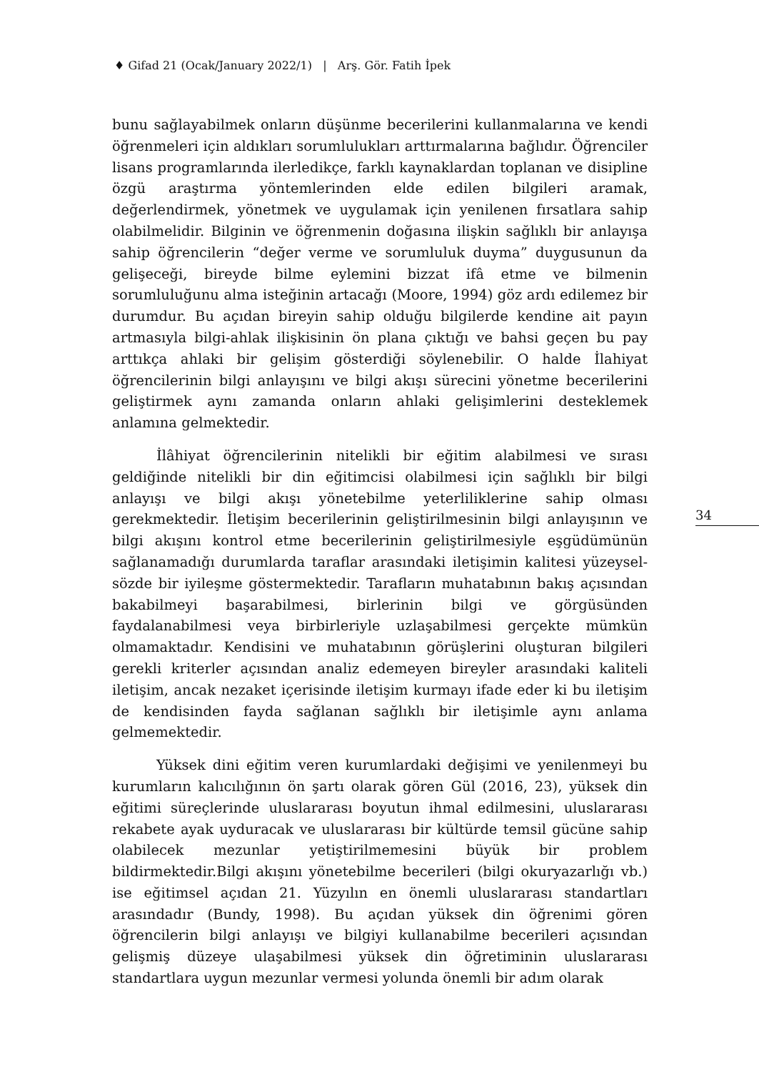♦ Gifad 21 (Ocak/January 2022/1) | Arş. Gör. Fatih İpek
bunu sağlayabilmek onların düşünme becerilerini kullanmalarına ve kendi öğrenmeleri için aldıkları sorumlulukları arttırmalarına bağlıdır. Öğrenciler lisans programlarında ilerledikçe, farklı kaynaklardan toplanan ve disipline özgü araştırma yöntemlerinden elde edilen bilgileri aramak, değerlendirmek, yönetmek ve uygulamak için yenilenen fırsatlara sahip olabilmelidir. Bilginin ve öğrenmenin doğasına ilişkin sağlıklı bir anlayışa sahip öğrencilerin “değer verme ve sorumluluk duyma” duygusunun da gelişeceği, bireyde bilme eylemini bizzat ifâ etme ve bilmenin sorumluluğunu alma isteğinin artacağı (Moore, 1994) göz ardı edilemez bir durumdur. Bu açıdan bireyin sahip olduğu bilgilerde kendine ait payın artmasıyla bilgi-ahlak ilişkisinin ön plana çıktığı ve bahsi geçen bu pay arttıkça ahlaki bir gelişim gösterdiği söylenebilir. O halde İlahiyat öğrencilerinin bilgi anlayışını ve bilgi akışı sürecini yönetme becerilerini geliştirmek aynı zamanda onların ahlaki gelişimlerini desteklemek anlamına gelmektedir.
İlâhiyat öğrencilerinin nitelikli bir eğitim alabilmesi ve sırası geldiğinde nitelikli bir din eğitimcisi olabilmesi için sağlıklı bir bilgi anlayışı ve bilgi akışı yönetebilme yeterliliklerine sahip olması gerekmektedir. İletişim becerilerinin geliştirilmesinin bilgi anlayışının ve bilgi akışını kontrol etme becerilerinin geliştirilmesiyle eşgüdümünün sağlanamadığı durumlarda taraflar arasındaki iletişimin kalitesi yüzeysel-sözde bir iyileşme göstermektedir. Tarafların muhatabının bakış açısından bakabilmeyi başarabilmesi, birlerinin bilgi ve görgüsünden faydalanabilmesi veya birbirleriyle uzlaşabilmesi gerçekte mümkün olmamaktadır. Kendisini ve muhatabının görüşlerini oluşturan bilgileri gerekli kriterler açısından analiz edemeyen bireyler arasındaki kaliteli iletişim, ancak nezaket içerisinde iletişim kurmayı ifade eder ki bu iletişim de kendisinden fayda sağlanan sağlıklı bir iletişimle aynı anlama gelmemektedir.
Yüksek dini eğitim veren kurumlardaki değişimi ve yenilenmeyi bu kurumların kalıcılığının ön şartı olarak gören Gül (2016, 23), yüksek din eğitimi süreçlerinde uluslararası boyutun ihmal edilmesini, uluslararası rekabete ayak uyduracak ve uluslararası bir kültürde temsil gücüne sahip olabilecek mezunlar yetiştirilmemesini büyük bir problem bildirmektedir.Bilgi akışını yönetebilme becerileri (bilgi okuryazarlığı vb.) ise eğitimsel açıdan 21. Yüzyılın en önemli uluslararası standartları arasındadır (Bundy, 1998). Bu açıdan yüksek din öğrenimi gören öğrencilerin bilgi anlayışı ve bilgiyi kullanabilme becerileri açısından gelişmiş düzeye ulaşabilmesi yüksek din öğretiminin uluslararası standartlara uygun mezunlar vermesi yolunda önemli bir adım olarak
34